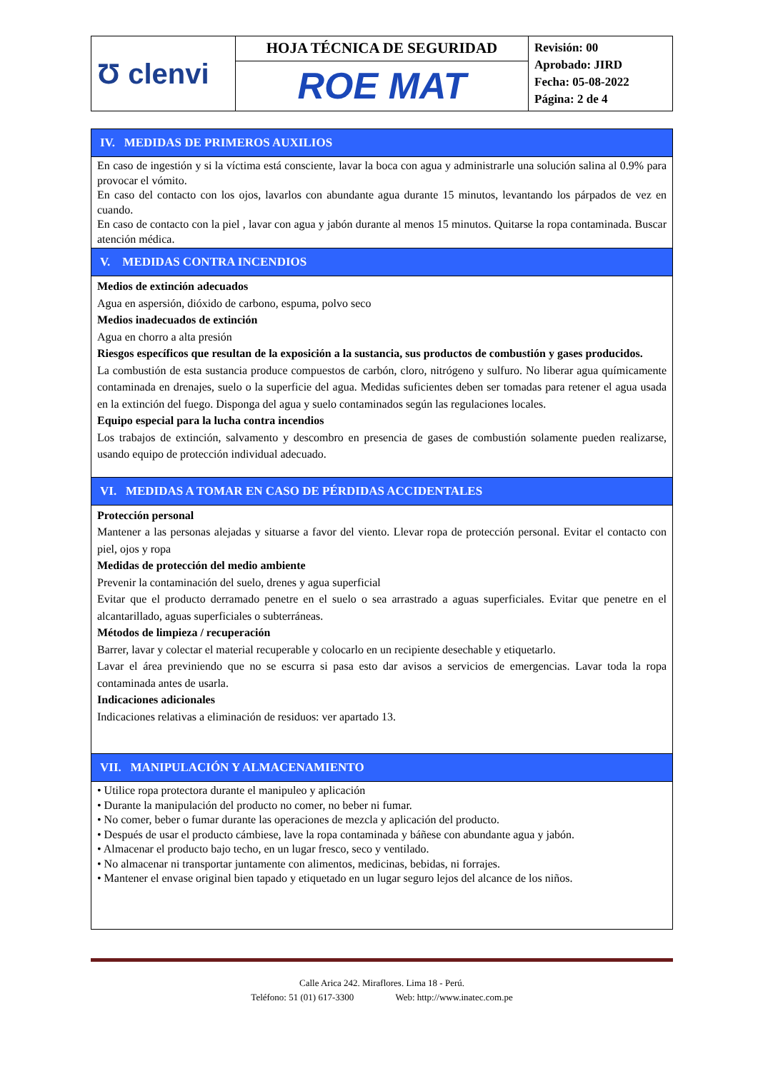| Ʊ clenvi | HOJA TÉCNICA DE SEGURIDAD | Revisión: 00 Aprobado: JIRD Fecha: 05-08-2022 Página: 2 de 4 |
| | ROE MAT | |
IV. MEDIDAS DE PRIMEROS AUXILIOS
En caso de ingestión y si la víctima está consciente, lavar la boca con agua y administrarle una solución salina al 0.9% para provocar el vómito.
En caso del contacto con los ojos, lavarlos con abundante agua durante 15 minutos, levantando los párpados de vez en cuando.
En caso de contacto con la piel , lavar con agua y jabón durante al menos 15 minutos. Quitarse la ropa contaminada. Buscar atención médica.
V. MEDIDAS CONTRA INCENDIOS
Medios de extinción adecuados
Agua en aspersión, dióxido de carbono, espuma, polvo seco
Medios inadecuados de extinción
Agua en chorro a alta presión
Riesgos específicos que resultan de la exposición a la sustancia, sus productos de combustión y gases producidos.
La combustión de esta sustancia produce compuestos de carbón, cloro, nitrógeno y sulfuro. No liberar agua químicamente contaminada en drenajes, suelo o la superficie del agua. Medidas suficientes deben ser tomadas para retener el agua usada en la extinción del fuego. Disponga del agua y suelo contaminados según las regulaciones locales.
Equipo especial para la lucha contra incendios
Los trabajos de extinción, salvamento y descombro en presencia de gases de combustión solamente pueden realizarse, usando equipo de protección individual adecuado.
VI. MEDIDAS A TOMAR EN CASO DE PÉRDIDAS ACCIDENTALES
Protección personal
Mantener a las personas alejadas y situarse a favor del viento. Llevar ropa de protección personal. Evitar el contacto con piel, ojos y ropa
Medidas de protección del medio ambiente
Prevenir la contaminación del suelo, drenes y agua superficial
Evitar que el producto derramado penetre en el suelo o sea arrastrado a aguas superficiales. Evitar que penetre en el alcantarillado, aguas superficiales o subterráneas.
Métodos de limpieza / recuperación
Barrer, lavar y colectar el material recuperable y colocarlo en un recipiente desechable y etiquetarlo.
Lavar el área previniendo que no se escurra si pasa esto dar avisos a servicios de emergencias. Lavar toda la ropa contaminada antes de usarla.
Indicaciones adicionales
Indicaciones relativas a eliminación de residuos: ver apartado 13.
VII. MANIPULACIÓN Y ALMACENAMIENTO
• Utilice ropa protectora durante el manipuleo y aplicación
• Durante la manipulación del producto no comer, no beber ni fumar.
• No comer, beber o fumar durante las operaciones de mezcla y aplicación del producto.
• Después de usar el producto cámbiese, lave la ropa contaminada y báñese con abundante agua y jabón.
• Almacenar el producto bajo techo, en un lugar fresco, seco y ventilado.
• No almacenar ni transportar juntamente con alimentos, medicinas, bebidas, ni forrajes.
• Mantener el envase original bien tapado y etiquetado en un lugar seguro lejos del alcance de los niños.
Calle Arica 242. Miraflores. Lima 18 - Perú.
Teléfono: 51 (01) 617-3300 Web: http://www.inatec.com.pe